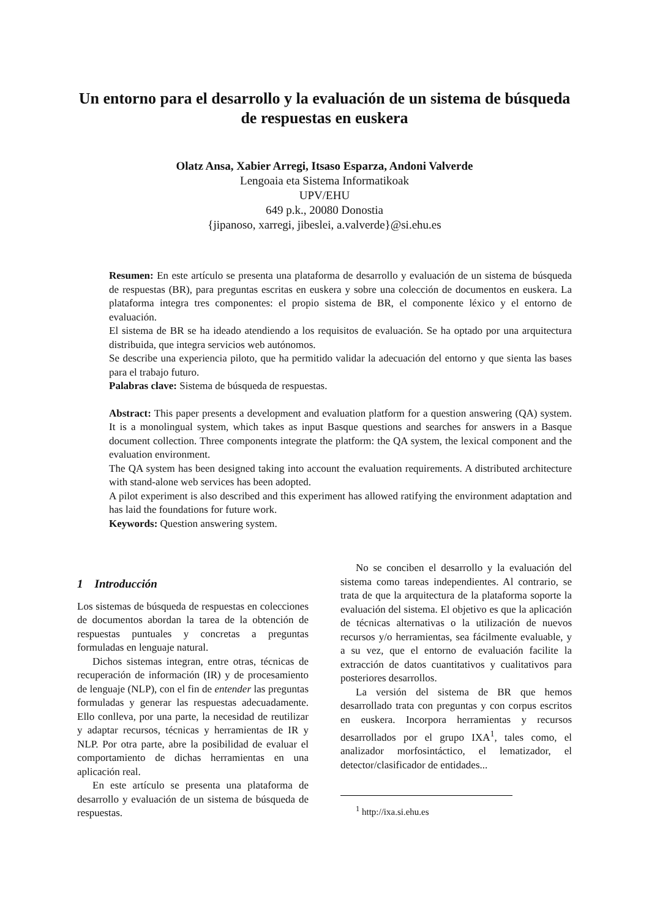Un entorno para el desarrollo y la evaluación de un sistema de búsqueda de respuestas en euskera
Olatz Ansa, Xabier Arregi, Itsaso Esparza, Andoni Valverde
Lengoaia eta Sistema Informatikoak
UPV/EHU
649 p.k., 20080 Donostia
{jipanoso, xarregi, jibeslei, a.valverde}@si.ehu.es
Resumen: En este artículo se presenta una plataforma de desarrollo y evaluación de un sistema de búsqueda de respuestas (BR), para preguntas escritas en euskera y sobre una colección de documentos en euskera. La plataforma integra tres componentes: el propio sistema de BR, el componente léxico y el entorno de evaluación.
El sistema de BR se ha ideado atendiendo a los requisitos de evaluación. Se ha optado por una arquitectura distribuida, que integra servicios web autónomos.
Se describe una experiencia piloto, que ha permitido validar la adecuación del entorno y que sienta las bases para el trabajo futuro.
Palabras clave: Sistema de búsqueda de respuestas.
Abstract: This paper presents a development and evaluation platform for a question answering (QA) system. It is a monolingual system, which takes as input Basque questions and searches for answers in a Basque document collection. Three components integrate the platform: the QA system, the lexical component and the evaluation environment.
The QA system has been designed taking into account the evaluation requirements. A distributed architecture with stand-alone web services has been adopted.
A pilot experiment is also described and this experiment has allowed ratifying the environment adaptation and has laid the foundations for future work.
Keywords: Question answering system.
1 Introducción
Los sistemas de búsqueda de respuestas en colecciones de documentos abordan la tarea de la obtención de respuestas puntuales y concretas a preguntas formuladas en lenguaje natural.
Dichos sistemas integran, entre otras, técnicas de recuperación de información (IR) y de procesamiento de lenguaje (NLP), con el fin de entender las preguntas formuladas y generar las respuestas adecuadamente. Ello conlleva, por una parte, la necesidad de reutilizar y adaptar recursos, técnicas y herramientas de IR y NLP. Por otra parte, abre la posibilidad de evaluar el comportamiento de dichas herramientas en una aplicación real.
En este artículo se presenta una plataforma de desarrollo y evaluación de un sistema de búsqueda de respuestas.
No se conciben el desarrollo y la evaluación del sistema como tareas independientes. Al contrario, se trata de que la arquitectura de la plataforma soporte la evaluación del sistema. El objetivo es que la aplicación de técnicas alternativas o la utilización de nuevos recursos y/o herramientas, sea fácilmente evaluable, y a su vez, que el entorno de evaluación facilite la extracción de datos cuantitativos y cualitativos para posteriores desarrollos.
La versión del sistema de BR que hemos desarrollado trata con preguntas y con corpus escritos en euskera. Incorpora herramientas y recursos desarrollados por el grupo IXA<sup>1</sup>, tales como, el analizador morfosintáctico, el lematizador, el detector/clasificador de entidades...
<sup>1</sup> http://ixa.si.ehu.es